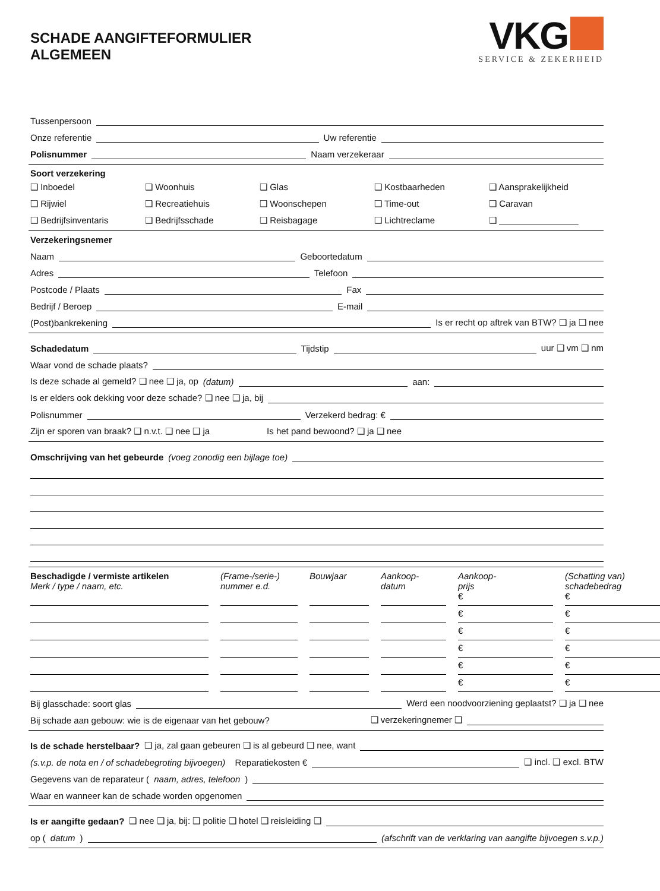SCHADE AANGIFTEFORMULIER
ALGEMEEN
VKG
SERVICE & ZEKERHEID
Tussenpersoon
Onze referentie Uw referentie
Polisnummer Naam verzekeraar
Soort verzekering
❑ Inboedel ❑ Woonhuis ❑ Glas ❑ Kostbaarheden ❑ Aansprakelijkheid ❑ Rijwiel ❑ Recreatiehuis ❑ Woonschepen ❑ Time-out ❑ Caravan ❑ Bedrijfsinventaris ❑ Bedrijfsschade ❑ Reisbagage ❑ Lichtreclame ❑ ________________
Verzekeringsnemer
Naam Geboortedatum
Adres Telefoon
Postcode / Plaats Fax
Bedrijf / Beroep E-mail
(Post)bankrekening Is er recht op aftrek van BTW? ❑ ja ❑ nee
Schadedatum Tijdstip uur ❑ vm ❑ nm
Waar vond de schade plaats?
Is deze schade al gemeld? ❑ nee ❑ ja, op (datum) aan:
Is er elders ook dekking voor deze schade? ❑ nee ❑ ja, bij
Polisnummer Verzekerd bedrag: €
Zijn er sporen van braak? ❑ n.v.t. ❑ nee ❑ ja Is het pand bewoond? ❑ ja ❑ nee
Omschrijving van het gebeurde (voeg zonodig een bijlage toe)
Beschadigde / vermiste artikelen
Merk / type / naam, etc. (Frame-/serie-) nummer e.d. Bouwjaar Aankoop-
datum Aankoop-
prijs (Schatting van) schadebedrag
€
€
€
€
€
€
€
€
€
€
€
€
Bij glasschade: soort glas Werd een noodvoorziening geplaatst? ❑ ja ❑ nee
Bij schade aan gebouw: wie is de eigenaar van het gebouw? ❑ verzekeringnemer ❑
Is de schade herstelbaar? ❑ ja, zal gaan gebeuren ❑ is al gebeurd ❑ nee, want
(s.v.p. de nota en / of schadebegroting bijvoegen) Reparatiekosten € ❑ incl. ❑ excl. BTW
Gegevens van de reparateur (naam, adres, telefoon)
Waar en wanneer kan de schade worden opgenomen
Is er aangifte gedaan? ❑ nee ❑ ja, bij: ❑ politie ❑ hotel ❑ reisleiding ❑
op (datum) (afschrift van de verklaring van aangifte bijvoegen s.v.p.)